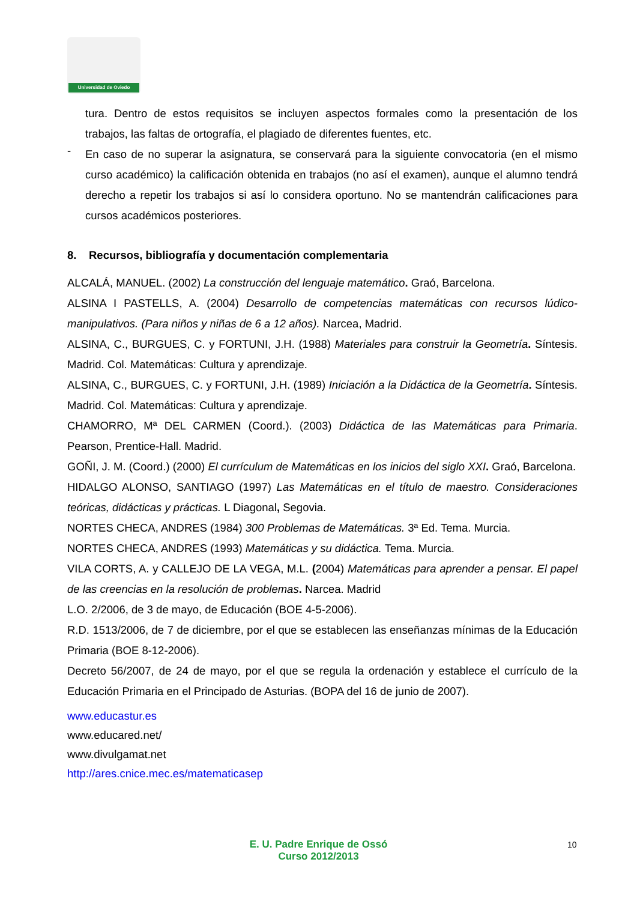Universidad de Oviedo
tura. Dentro de estos requisitos se incluyen aspectos formales como la presentación de los trabajos, las faltas de ortografía, el plagiado de diferentes fuentes, etc.
-
En caso de no superar la asignatura, se conservará para la siguiente convocatoria (en el mismo curso académico) la calificación obtenida en trabajos (no así el examen), aunque el alumno tendrá derecho a repetir los trabajos si así lo considera oportuno. No se mantendrán calificaciones para cursos académicos posteriores.
8. Recursos, bibliografía y documentación complementaria
ALCALÁ, MANUEL. (2002) La construcción del lenguaje matemático. Graó, Barcelona.
ALSINA I PASTELLS, A. (2004) Desarrollo de competencias matemáticas con recursos lúdico-manipulativos. (Para niños y niñas de 6 a 12 años). Narcea, Madrid.
ALSINA, C., BURGUES, C. y FORTUNI, J.H. (1988) Materiales para construir la Geometría. Síntesis. Madrid. Col. Matemáticas: Cultura y aprendizaje.
ALSINA, C., BURGUES, C. y FORTUNI, J.H. (1989) Iniciación a la Didáctica de la Geometría. Síntesis. Madrid. Col. Matemáticas: Cultura y aprendizaje.
CHAMORRO, Mª DEL CARMEN (Coord.). (2003) Didáctica de las Matemáticas para Primaria. Pearson, Prentice-Hall. Madrid.
GOÑI, J. M. (Coord.) (2000) El currículum de Matemáticas en los inicios del siglo XXI. Graó, Barcelona.
HIDALGO ALONSO, SANTIAGO (1997) Las Matemáticas en el título de maestro. Consideraciones teóricas, didácticas y prácticas. L Diagonal, Segovia.
NORTES CHECA, ANDRES (1984) 300 Problemas de Matemáticas. 3ª Ed. Tema. Murcia.
NORTES CHECA, ANDRES (1993) Matemáticas y su didáctica. Tema. Murcia.
VILA CORTS, A. y CALLEJO DE LA VEGA, M.L. (2004) Matemáticas para aprender a pensar. El papel de las creencias en la resolución de problemas. Narcea. Madrid
L.O. 2/2006, de 3 de mayo, de Educación (BOE 4-5-2006).
R.D. 1513/2006, de 7 de diciembre, por el que se establecen las enseñanzas mínimas de la Educación Primaria (BOE 8-12-2006).
Decreto 56/2007, de 24 de mayo, por el que se regula la ordenación y establece el currículo de la Educación Primaria en el Principado de Asturias. (BOPA del 16 de junio de 2007).
www.educastur.es
www.educared.net/
www.divulgamat.net
http://ares.cnice.mec.es/matematicasep
E. U. Padre Enrique de Ossó
Curso 2012/2013
10